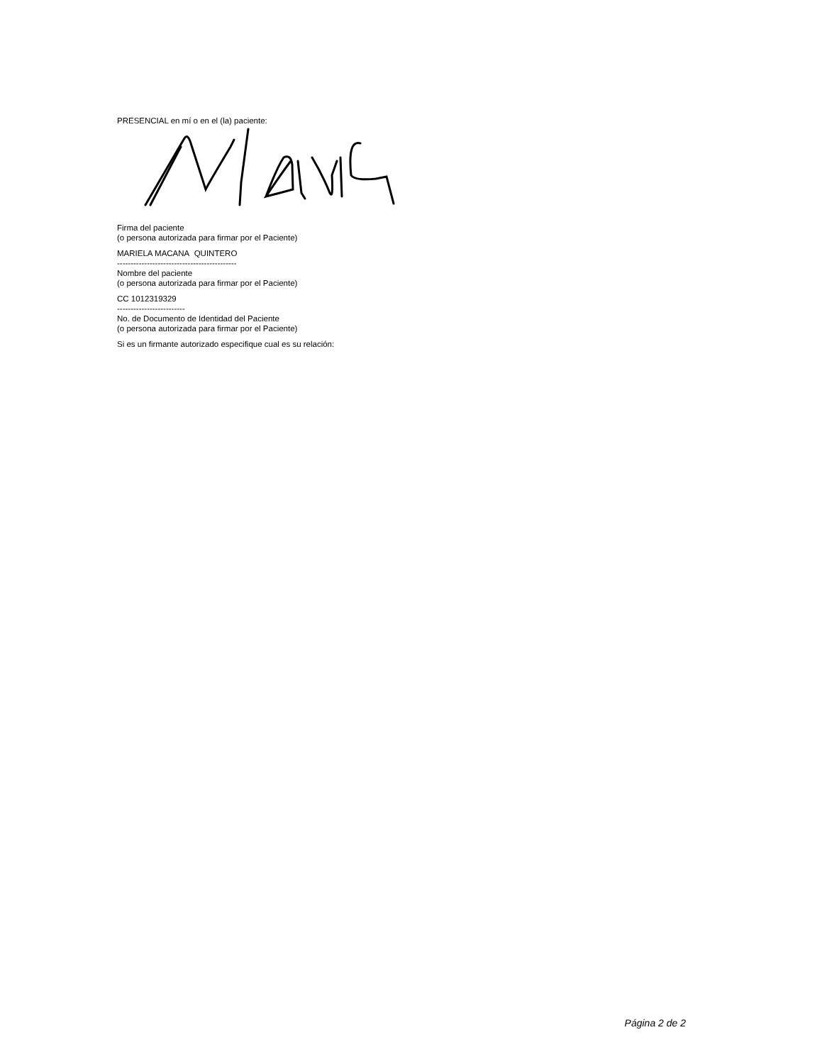PRESENCIAL en mí o en el (la) paciente:
Firma del paciente
(o persona autorizada para firmar por el Paciente)
MARIELA MACANA QUINTERO
--------------------------------------------
Nombre del paciente
(o persona autorizada para firmar por el Paciente)
CC 1012319329
-------------------------
No. de Documento de Identidad del Paciente
(o persona autorizada para firmar por el Paciente)
Si es un firmante autorizado especifique cual es su relación:
Página 2 de 2